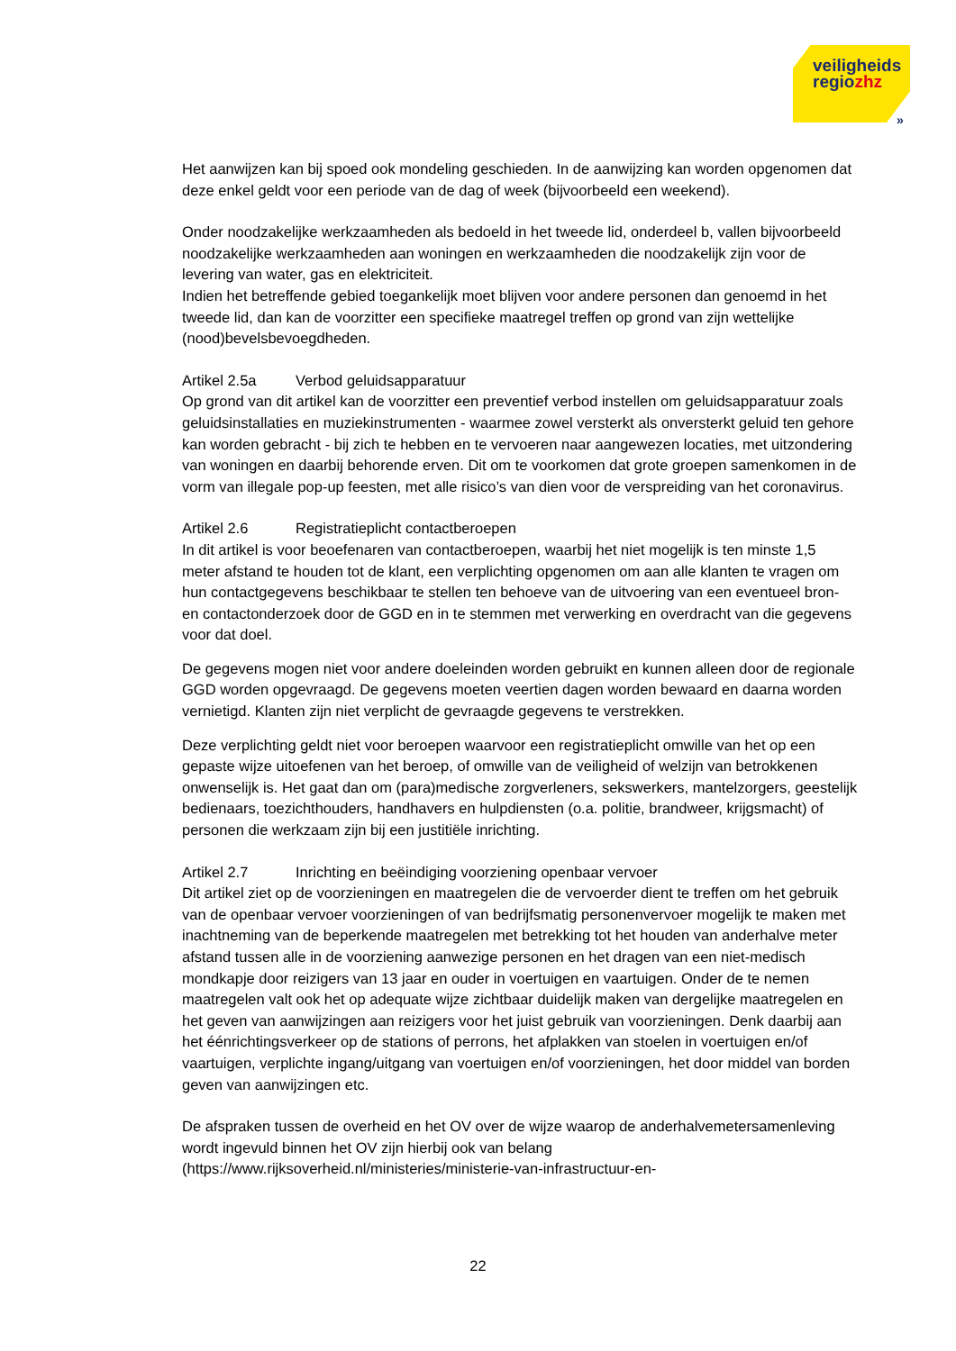veiligheids
regiozhz
»
Het aanwijzen kan bij spoed ook mondeling geschieden. In de aanwijzing kan worden opgenomen dat deze enkel geldt voor een periode van de dag of week (bijvoorbeeld een weekend).
Onder noodzakelijke werkzaamheden als bedoeld in het tweede lid, onderdeel b, vallen bijvoorbeeld noodzakelijke werkzaamheden aan woningen en werkzaamheden die noodzakelijk zijn voor de levering van water, gas en elektriciteit.
Indien het betreffende gebied toegankelijk moet blijven voor andere personen dan genoemd in het tweede lid, dan kan de voorzitter een specifieke maatregel treffen op grond van zijn wettelijke (nood)bevelsbevoegdheden.
Artikel 2.5a Verbod geluidsapparatuur
Op grond van dit artikel kan de voorzitter een preventief verbod instellen om geluidsapparatuur zoals geluidsinstallaties en muziekinstrumenten - waarmee zowel versterkt als onversterkt geluid ten gehore kan worden gebracht - bij zich te hebben en te vervoeren naar aangewezen locaties, met uitzondering van woningen en daarbij behorende erven. Dit om te voorkomen dat grote groepen samenkomen in de vorm van illegale pop-up feesten, met alle risico’s van dien voor de verspreiding van het coronavirus.
Artikel 2.6 Registratieplicht contactberoepen
In dit artikel is voor beoefenaren van contactberoepen, waarbij het niet mogelijk is ten minste 1,5 meter afstand te houden tot de klant, een verplichting opgenomen om aan alle klanten te vragen om hun contactgegevens beschikbaar te stellen ten behoeve van de uitvoering van een eventueel bron- en contactonderzoek door de GGD en in te stemmen met verwerking en overdracht van die gegevens voor dat doel.
De gegevens mogen niet voor andere doeleinden worden gebruikt en kunnen alleen door de regionale GGD worden opgevraagd. De gegevens moeten veertien dagen worden bewaard en daarna worden vernietigd. Klanten zijn niet verplicht de gevraagde gegevens te verstrekken.
Deze verplichting geldt niet voor beroepen waarvoor een registratieplicht omwille van het op een gepaste wijze uitoefenen van het beroep, of omwille van de veiligheid of welzijn van betrokkenen onwenselijk is. Het gaat dan om (para)medische zorgverleners, sekswerkers, mantelzorgers, geestelijk bedienaars, toezichthouders, handhavers en hulpdiensten (o.a. politie, brandweer, krijgsmacht) of personen die werkzaam zijn bij een justitiële inrichting.
Artikel 2.7 Inrichting en beëindiging voorziening openbaar vervoer
Dit artikel ziet op de voorzieningen en maatregelen die de vervoerder dient te treffen om het gebruik van de openbaar vervoer voorzieningen of van bedrijfsmatig personenvervoer mogelijk te maken met inachtneming van de beperkende maatregelen met betrekking tot het houden van anderhalve meter afstand tussen alle in de voorziening aanwezige personen en het dragen van een niet-medisch mondkapje door reizigers van 13 jaar en ouder in voertuigen en vaartuigen. Onder de te nemen maatregelen valt ook het op adequate wijze zichtbaar duidelijk maken van dergelijke maatregelen en het geven van aanwijzingen aan reizigers voor het juist gebruik van voorzieningen. Denk daarbij aan het éénrichtingsverkeer op de stations of perrons, het afplakken van stoelen in voertuigen en/of vaartuigen, verplichte ingang/uitgang van voertuigen en/of voorzieningen, het door middel van borden geven van aanwijzingen etc.
De afspraken tussen de overheid en het OV over de wijze waarop de anderhalvemetersamenleving wordt ingevuld binnen het OV zijn hierbij ook van belang (https://www.rijksoverheid.nl/ministeries/ministerie-van-infrastructuur-en-
22